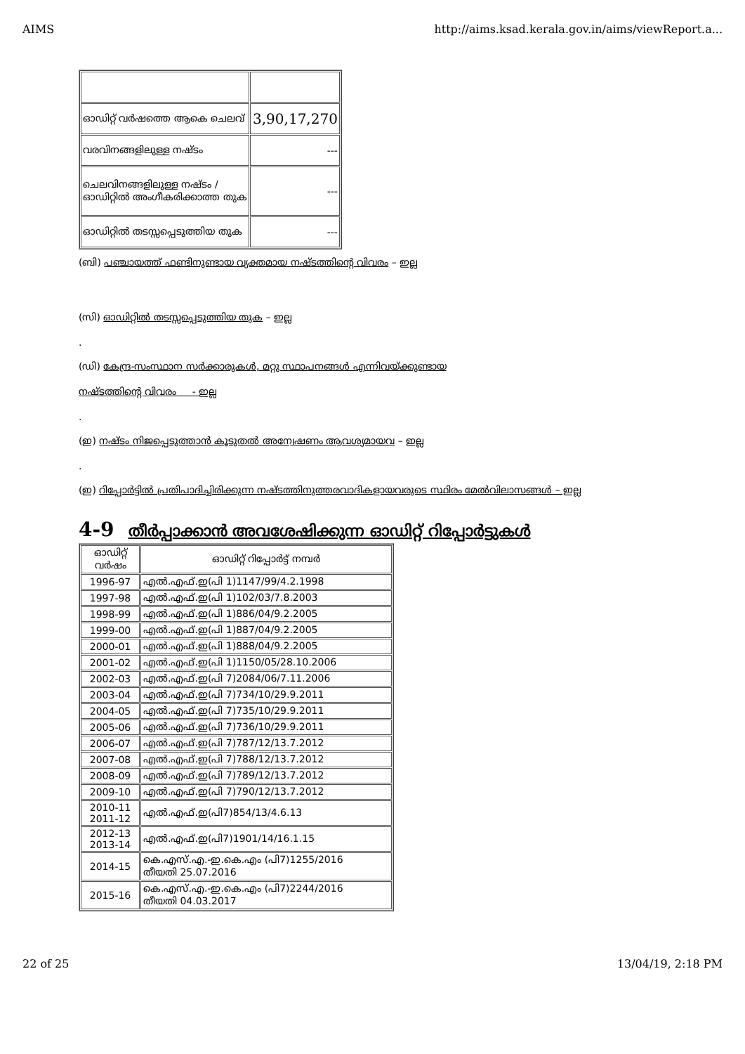AIMS http://aims.ksad.kerala.gov.in/aims/viewReport.a...
| ഓഡിറ്റ് വർഷത്തെ ആകെ ചെലവ് | 3,90,17,270 |
| വരവിനങ്ങളിലുള്ള നഷ്ടം | --- |
| ചെലവിനങ്ങളിലുള്ള നഷ്ടം / ഓഡിറ്റിൽ അംഗീകരിക്കാത്ത തുക | --- |
| ഓഡിറ്റിൽ തടസ്സപ്പെടുത്തിയ തുക | --- |
(ബി) പഞ്ചായത്ത് ഫണ്ടിനുണ്ടായ വ്യക്തമായ നഷ്ടത്തിന്റെ വിവരം – ഇല്ല
(സി) ഓഡിറ്റിൽ തടസ്സപ്പെടുത്തിയ തുക – ഇല്ല
.
(ഡി) കേന്ദ്ര-സംസ്ഥാന സർക്കാരുകൾ, മറ്റു സ്ഥാപനങ്ങൾ എന്നിവയ്ക്കുണ്ടായ
നഷ്ടത്തിന്റെ വിവരം - ഇല്ല
.
(ഇ) നഷ്ടം നിജപ്പെടുത്താൻ കൂടുതൽ അന്വേഷണം ആവശ്യമായവ – ഇല്ല
.
(ഇ) റിപ്പോർട്ടിൽ പ്രതിപാദിച്ചിരിക്കുന്ന നഷ്ടത്തിനുത്തരവാദികളായവരുടെ സ്ഥിരം മേൽവിലാസങ്ങൾ – ഇല്ല
4-9 തീർപ്പാക്കാൻ അവശേഷിക്കുന്ന ഓഡിറ്റ് റിപ്പോർട്ടുകൾ
| ഓഡിറ്റ് വർഷം | ഓഡിറ്റ് റിപ്പോർട്ട് നമ്പർ |
| 1996-97 | എൽ.എഫ്.ഇ(പി 1)1147/99/4.2.1998 |
| 1997-98 | എൽ.എഫ്.ഇ(പി 1)102/03/7.8.2003 |
| 1998-99 | എൽ.എഫ്.ഇ(പി 1)886/04/9.2.2005 |
| 1999-00 | എൽ.എഫ്.ഇ(പി 1)887/04/9.2.2005 |
| 2000-01 | എൽ.എഫ്.ഇ(പി 1)888/04/9.2.2005 |
| 2001-02 | എൽ.എഫ്.ഇ(പി 1)1150/05/28.10.2006 |
| 2002-03 | എൽ.എഫ്.ഇ(പി 7)2084/06/7.11.2006 |
| 2003-04 | എൽ.എഫ്.ഇ(പി 7)734/10/29.9.2011 |
| 2004-05 | എൽ.എഫ്.ഇ(പി 7)735/10/29.9.2011 |
| 2005-06 | എൽ.എഫ്.ഇ(പി 7)736/10/29.9.2011 |
| 2006-07 | എൽ.എഫ്.ഇ(പി 7)787/12/13.7.2012 |
| 2007-08 | എൽ.എഫ്.ഇ(പി 7)788/12/13.7.2012 |
| 2008-09 | എൽ.എഫ്.ഇ(പി 7)789/12/13.7.2012 |
| 2009-10 | എൽ.എഫ്.ഇ(പി 7)790/12/13.7.2012 |
| 2010-11 2011-12 | എൽ.എഫ്.ഇ(പി7)854/13/4.6.13 |
| 2012-13 2013-14 | എൽ.എഫ്.ഇ(പി7)1901/14/16.1.15 |
| 2014-15 | കെ.എസ്.എ.-ഇ.കെ.എം (പി7)1255/2016 തീയതി 25.07.2016 |
| 2015-16 | കെ.എസ്.എ.-ഇ.കെ.എം (പി7)2244/2016 തീയതി 04.03.2017 |
22 of 25 13/04/19, 2:18 PM